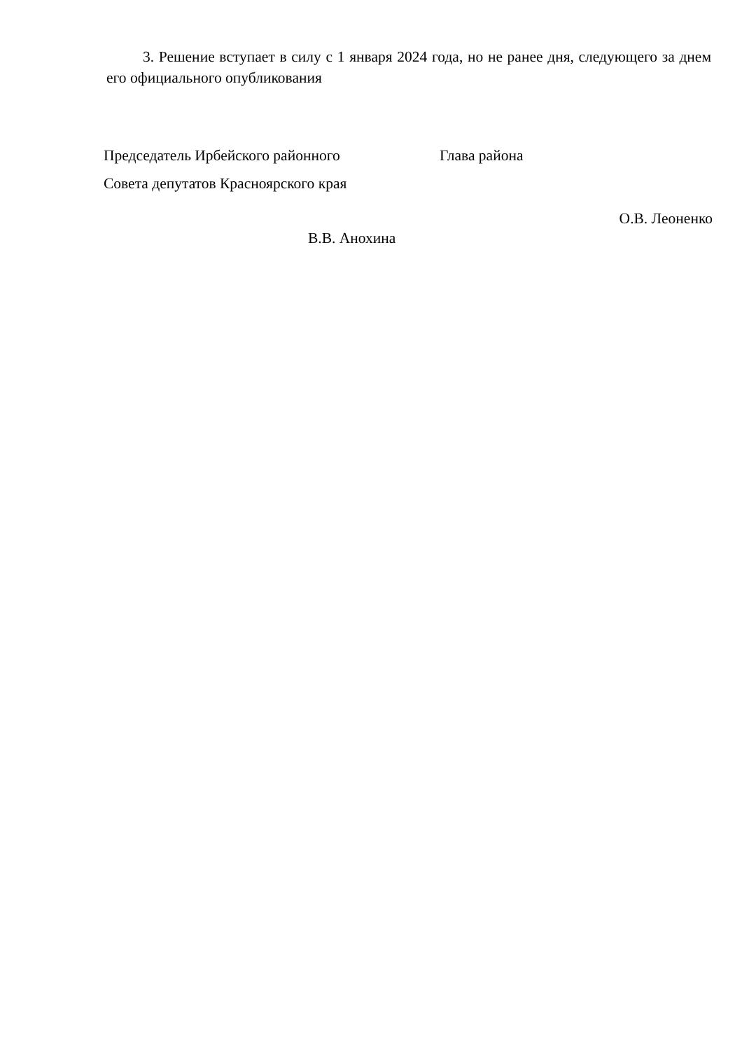3. Решение вступает в силу с 1 января 2024 года, но не ранее дня, следующего за днем его официального опубликования
Председатель Ирбейского районного
Совета депутатов Красноярского края
Глава района
О.В. Леоненко
В.В. Анохина